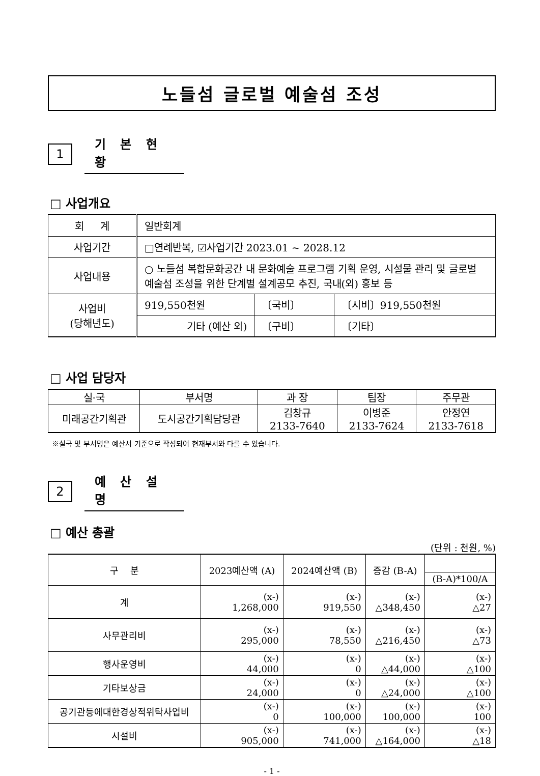노들섬 글로벌 예술섬 조성
1
기 본 현 황
□ 사업개요
| 회 계 | 일반회계 | | |
| 사업기간 | □연례반복, ☑사업기간 2023.01 ~ 2028.12 | | |
| 사업내용 | ○ 노들섬 복합문화공간 내 문화예술 프로그램 기획 운영, 시설물 관리 및 글로벌 예술섬 조성을 위한 단계별 설계공모 추진, 국내(외) 홍보 등 | | |
| 사업비 (당해년도) | 919,550천원 | 〔국비〕 | 〔시비〕919,550천원 |
| | 기타 (예산 외) | 〔구비〕 | 〔기타〕 |
□ 사업 담당자
| 실·국 | 부서명 | 과 장 | 팀장 | 주무관 |
| --- | --- | --- | --- | --- |
| 미래공간기획관 | 도시공간기획담당관 | 김창규 2133-7640 | 이병준 2133-7624 | 안정연 2133-7618 |
※실국 및 부서명은 예산서 기준으로 작성되어 현재부서와 다를 수 있습니다.
2
예 산 설 명
□ 예산 총괄
(단위 : 천원, %)
| 구 분 | 2023예산액 (A) | 2024예산액 (B) | 증감 (B-A) | |
| --- | --- | --- | --- | --- |
| | | | | (B-A)*100/A |
| 계 | (x-) 1,268,000 | (x-) 919,550 | (x-) △348,450 | (x-) △27 |
| 사무관리비 | (x-) 295,000 | (x-) 78,550 | (x-) △216,450 | (x-) △73 |
| 행사운영비 | (x-) 44,000 | (x-) 0 | (x-) △44,000 | (x-) △100 |
| 기타보상금 | (x-) 24,000 | (x-) 0 | (x-) △24,000 | (x-) △100 |
| 공기관등에대한경상적위탁사업비 | (x-) 0 | (x-) 100,000 | (x-) 100,000 | (x-) 100 |
| 시설비 | (x-) 905,000 | (x-) 741,000 | (x-) △164,000 | (x-) △18 |
- 1 -